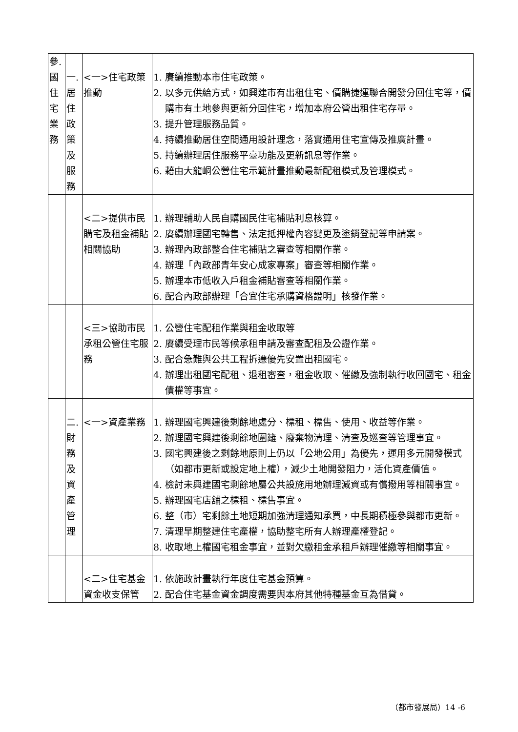| 參. 國 住 宅 業 務 | 一. 居 住 政 策 及 服 務 | <一>住宅政策推動 | 1. 賡續推動本市住宅政策。 2. 以多元供給方式，如興建市有出租住宅、價購捷運聯合開發分回住宅等，價購市有土地參與更新分回住宅，增加本府公營出租住宅存量。 3. 提升管理服務品質。 4. 持續推動居住空間通用設計理念，落實通用住宅宣傳及推廣計畫。 5. 持續辦理居住服務平臺功能及更新訊息等作業。 6. 藉由大龍峒公營住宅示範計畫推動最新配租模式及管理模式。 |
| | | <二>提供市民購宅及租金補貼相關協助 | 1. 辦理輔助人民自購國民住宅補貼利息核算。 2. 賡續辦理國宅轉售、法定抵押權內容變更及塗銷登記等申請案。 3. 辦理內政部整合住宅補貼之審查等相關作業。 4. 辦理「內政部青年安心成家專案」審查等相關作業。 5. 辦理本市低收入戶租金補貼審查等相關作業。 6. 配合內政部辦理「合宜住宅承購資格證明」核發作業。 |
| | | <三>協助市民承租公營住宅服務 | 1. 公營住宅配租作業與租金收取等 2. 賡續受理市民等候承租申請及審查配租及公證作業。 3. 配合急難與公共工程拆遷優先安置出租國宅。 4. 辦理出租國宅配租、退租審查，租金收取、催繳及強制執行收回國宅、租金債權等事宜。 |
| | 二. 財 務 及 資 產 管 理 | <一>資產業務 | 1. 辦理國宅興建後剩餘地處分、標租、標售、使用、收益等作業。 2. 辦理國宅興建後剩餘地圍籬、廢棄物清理、清查及巡查等管理事宜。 3. 國宅興建後之剩餘地原則上仍以「公地公用」為優先，運用多元開發模式（如都市更新或設定地上權），減少土地開發阻力，活化資產價值。 4. 檢討未興建國宅剩餘地屬公共設施用地辦理減資或有償撥用等相關事宜。 5. 辦理國宅店舖之標租、標售事宜。 6. 整（市）宅剩餘土地短期加強清理通知承買，中長期積極參與都市更新。 7. 清理早期整建住宅產權，協助整宅所有人辦理產權登記。 8. 收取地上權國宅租金事宜，並對欠繳租金承租戶辦理催繳等相關事宜。 |
| | | <二>住宅基金資金收支保管 | 1. 依施政計畫執行年度住宅基金預算。 2. 配合住宅基金資金調度需要與本府其他特種基金互為借貸。 |
（都市發展局）14 -6